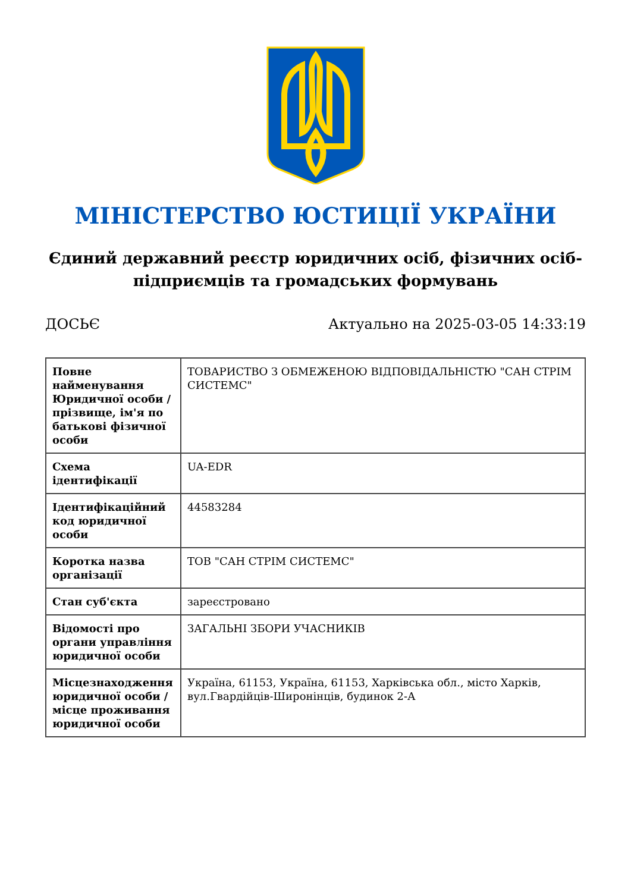МІНІСТЕРСТВО ЮСТИЦІЇ УКРАЇНИ
Єдиний державний реєстр юридичних осіб, фізичних осіб-підприємців та громадських формувань
ДОСЬЄ Актуально на 2025-03-05 14:33:19
| Повне найменування Юридичної особи / прізвище, ім'я по батькові фізичної особи | ТОВАРИСТВО З ОБМЕЖЕНОЮ ВІДПОВІДАЛЬНІСТЮ "САН СТРІМ СИСТЕМС" |
| Схема ідентифікації | UA-EDR |
| Ідентифікаційний код юридичної особи | 44583284 |
| Коротка назва організації | ТОВ "САН СТРІМ СИСТЕМС" |
| Стан суб'єкта | зареєстровано |
| Відомості про органи управління юридичної особи | ЗАГАЛЬНІ ЗБОРИ УЧАСНИКІВ |
| Місцезнаходження юридичної особи / місце проживання юридичної особи | Україна, 61153, Україна, 61153, Харківська обл., місто Харків, вул.Гвардійців-Широнінців, будинок 2-А |